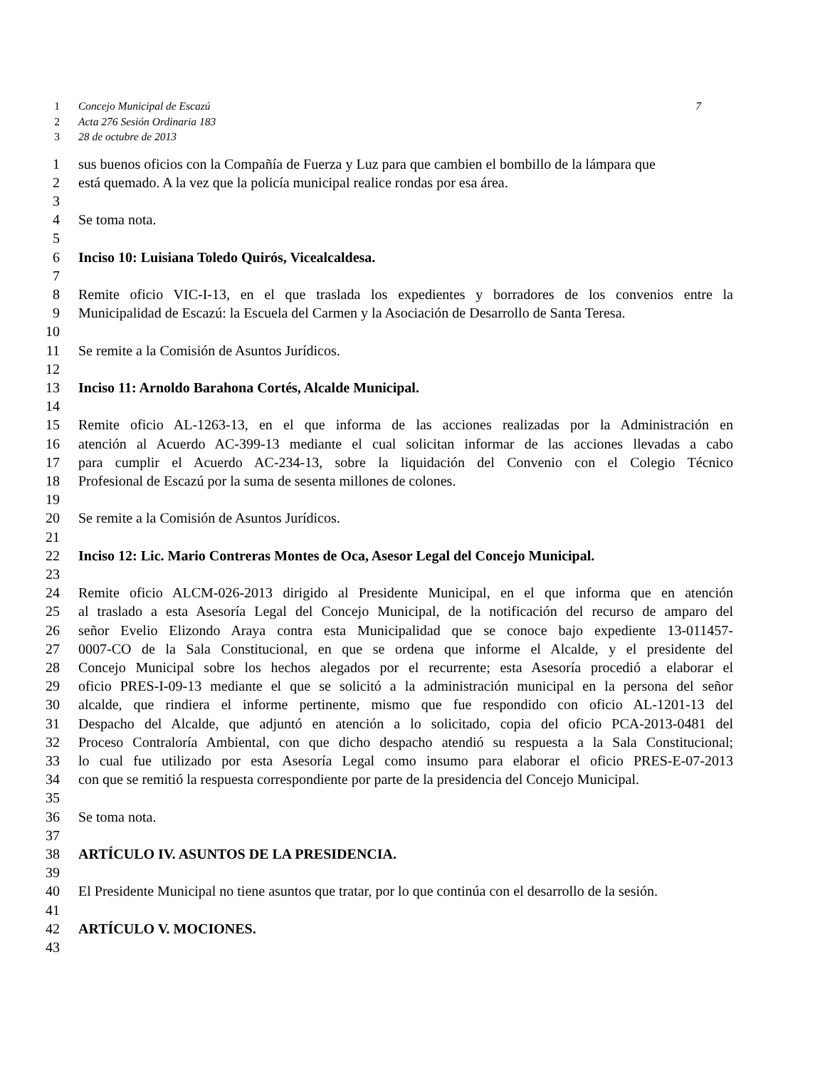1 Concejo Municipal de Escazú 7
2 Acta 276 Sesión Ordinaria 183
3 28 de octubre de 2013
1 sus buenos oficios con la Compañía de Fuerza y Luz para que cambien el bombillo de la lámpara que
2 está quemado. A la vez que la policía municipal realice rondas por esa área.
3
4 Se toma nota.
5
6 Inciso 10: Luisiana Toledo Quirós, Vicealcaldesa.
7
8 Remite oficio VIC-I-13, en el que traslada los expedientes y borradores de los convenios entre la
9 Municipalidad de Escazú: la Escuela del Carmen y la Asociación de Desarrollo de Santa Teresa.
10
11 Se remite a la Comisión de Asuntos Jurídicos.
12
13 Inciso 11: Arnoldo Barahona Cortés, Alcalde Municipal.
14
15 Remite oficio AL-1263-13, en el que informa de las acciones realizadas por la Administración en
16 atención al Acuerdo AC-399-13 mediante el cual solicitan informar de las acciones llevadas a cabo
17 para cumplir el Acuerdo AC-234-13, sobre la liquidación del Convenio con el Colegio Técnico
18 Profesional de Escazú por la suma de sesenta millones de colones.
19
20 Se remite a la Comisión de Asuntos Jurídicos.
21
22 Inciso 12: Lic. Mario Contreras Montes de Oca, Asesor Legal del Concejo Municipal.
23
24 Remite oficio ALCM-026-2013 dirigido al Presidente Municipal, en el que informa que en atención
25 al traslado a esta Asesoría Legal del Concejo Municipal, de la notificación del recurso de amparo del
26 señor Evelio Elizondo Araya contra esta Municipalidad que se conoce bajo expediente 13-011457-
27 0007-CO de la Sala Constitucional, en que se ordena que informe el Alcalde, y el presidente del
28 Concejo Municipal sobre los hechos alegados por el recurrente; esta Asesoría procedió a elaborar el
29 oficio PRES-I-09-13 mediante el que se solicitó a la administración municipal en la persona del señor
30 alcalde, que rindiera el informe pertinente, mismo que fue respondido con oficio AL-1201-13 del
31 Despacho del Alcalde, que adjuntó en atención a lo solicitado, copia del oficio PCA-2013-0481 del
32 Proceso Contraloría Ambiental, con que dicho despacho atendió su respuesta a la Sala Constitucional;
33 lo cual fue utilizado por esta Asesoría Legal como insumo para elaborar el oficio PRES-E-07-2013
34 con que se remitió la respuesta correspondiente por parte de la presidencia del Concejo Municipal.
35
36 Se toma nota.
37
38 ARTÍCULO IV. ASUNTOS DE LA PRESIDENCIA.
39
40 El Presidente Municipal no tiene asuntos que tratar, por lo que continúa con el desarrollo de la sesión.
41
42 ARTÍCULO V. MOCIONES.
43